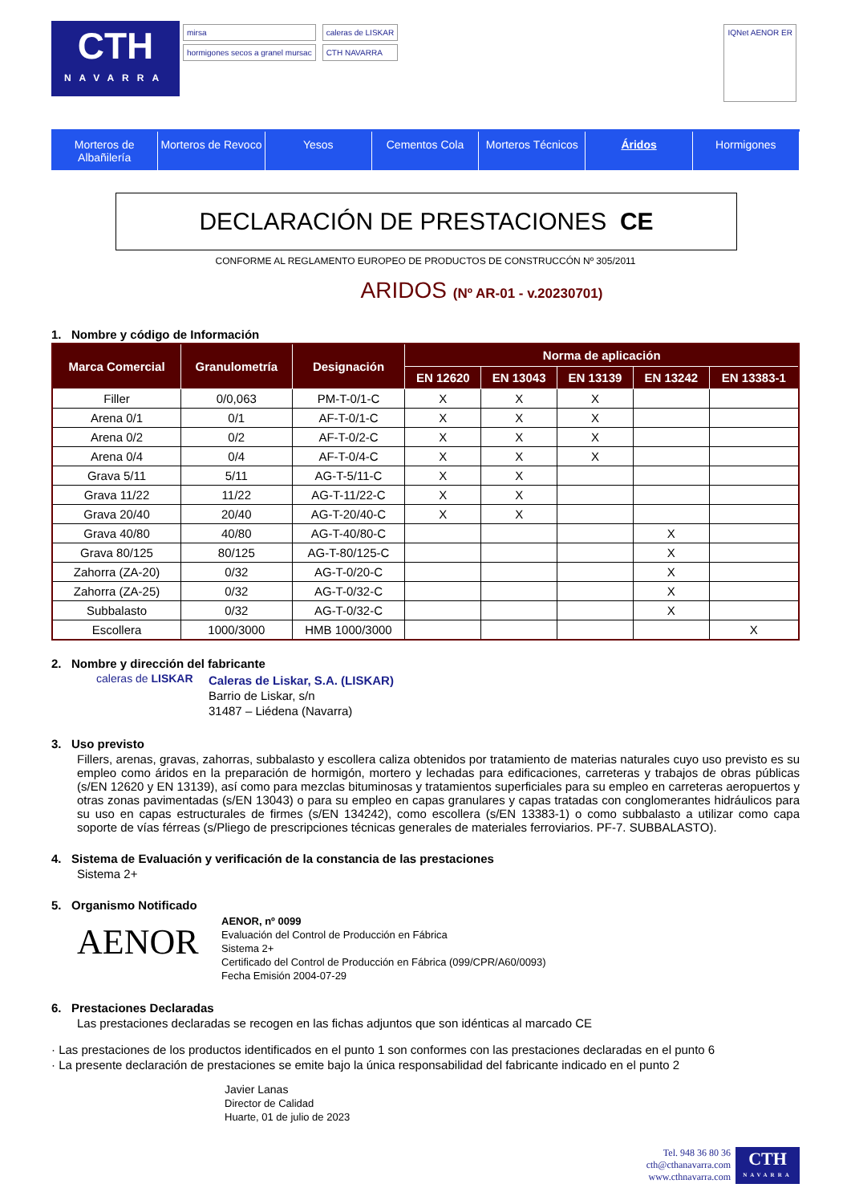CTH
NAVARRA
mirsa
hormigones secos a granel mursac
caleras de LISKAR
CTH NAVARRA
IQNet AENOR ER
Morteros de Albañilería Morteros de Revoco Yesos Cementos Cola Morteros Técnicos Áridos Hormigones
DECLARACIÓN DE PRESTACIONES CE
CONFORME AL REGLAMENTO EUROPEO DE PRODUCTOS DE CONSTRUCCÓN Nº 305/2011
ARIDOS (Nº AR-01 - v.20230701)
1. Nombre y código de Información
| Marca Comercial | Granulometría | Designación | Norma de aplicación | | | | |
| --- | --- | --- | --- | --- | --- | --- | --- |
| | | | EN 12620 | EN 13043 | EN 13139 | EN 13242 | EN 13383-1 |
| Filler | 0/0,063 | PM-T-0/1-C | X | X | X | | |
| Arena 0/1 | 0/1 | AF-T-0/1-C | X | X | X | | |
| Arena 0/2 | 0/2 | AF-T-0/2-C | X | X | X | | |
| Arena 0/4 | 0/4 | AF-T-0/4-C | X | X | X | | |
| Grava 5/11 | 5/11 | AG-T-5/11-C | X | X | | | |
| Grava 11/22 | 11/22 | AG-T-11/22-C | X | X | | | |
| Grava 20/40 | 20/40 | AG-T-20/40-C | X | X | | | |
| Grava 40/80 | 40/80 | AG-T-40/80-C | | | | X | |
| Grava 80/125 | 80/125 | AG-T-80/125-C | | | | X | |
| Zahorra (ZA-20) | 0/32 | AG-T-0/20-C | | | | X | |
| Zahorra (ZA-25) | 0/32 | AG-T-0/32-C | | | | X | |
| Subbalasto | 0/32 | AG-T-0/32-C | | | | X | |
| Escollera | 1000/3000 | HMB 1000/3000 | | | | | X |
2. Nombre y dirección del fabricante
caleras de LISKAR
Caleras de Liskar, S.A. (LISKAR)
Barrio de Liskar, s/n
31487 – Liédena (Navarra)
3. Uso previsto
Fillers, arenas, gravas, zahorras, subbalasto y escollera caliza obtenidos por tratamiento de materias naturales cuyo uso previsto es su empleo como áridos en la preparación de hormigón, mortero y lechadas para edificaciones, carreteras y trabajos de obras públicas (s/EN 12620 y EN 13139), así como para mezclas bituminosas y tratamientos superficiales para su empleo en carreteras aeropuertos y otras zonas pavimentadas (s/EN 13043) o para su empleo en capas granulares y capas tratadas con conglomerantes hidráulicos para su uso en capas estructurales de firmes (s/EN 134242), como escollera (s/EN 13383-1) o como subbalasto a utilizar como capa soporte de vías férreas (s/Pliego de prescripciones técnicas generales de materiales ferroviarios. PF-7. SUBBALASTO).
4. Sistema de Evaluación y verificación de la constancia de las prestaciones
Sistema 2+
5. Organismo Notificado
AENOR
AENOR, nº 0099
Evaluación del Control de Producción en Fábrica
Sistema 2+
Certificado del Control de Producción en Fábrica (099/CPR/A60/0093)
Fecha Emisión 2004-07-29
6. Prestaciones Declaradas
Las prestaciones declaradas se recogen en las fichas adjuntos que son idénticas al marcado CE
· Las prestaciones de los productos identificados en el punto 1 son conformes con las prestaciones declaradas en el punto 6
· La presente declaración de prestaciones se emite bajo la única responsabilidad del fabricante indicado en el punto 2
Javier Lanas
Director de Calidad
Huarte, 01 de julio de 2023
Tel. 948 36 80 36
cth@cthanavarra.com
www.cthnavarra.com
CTH
NAVARRA